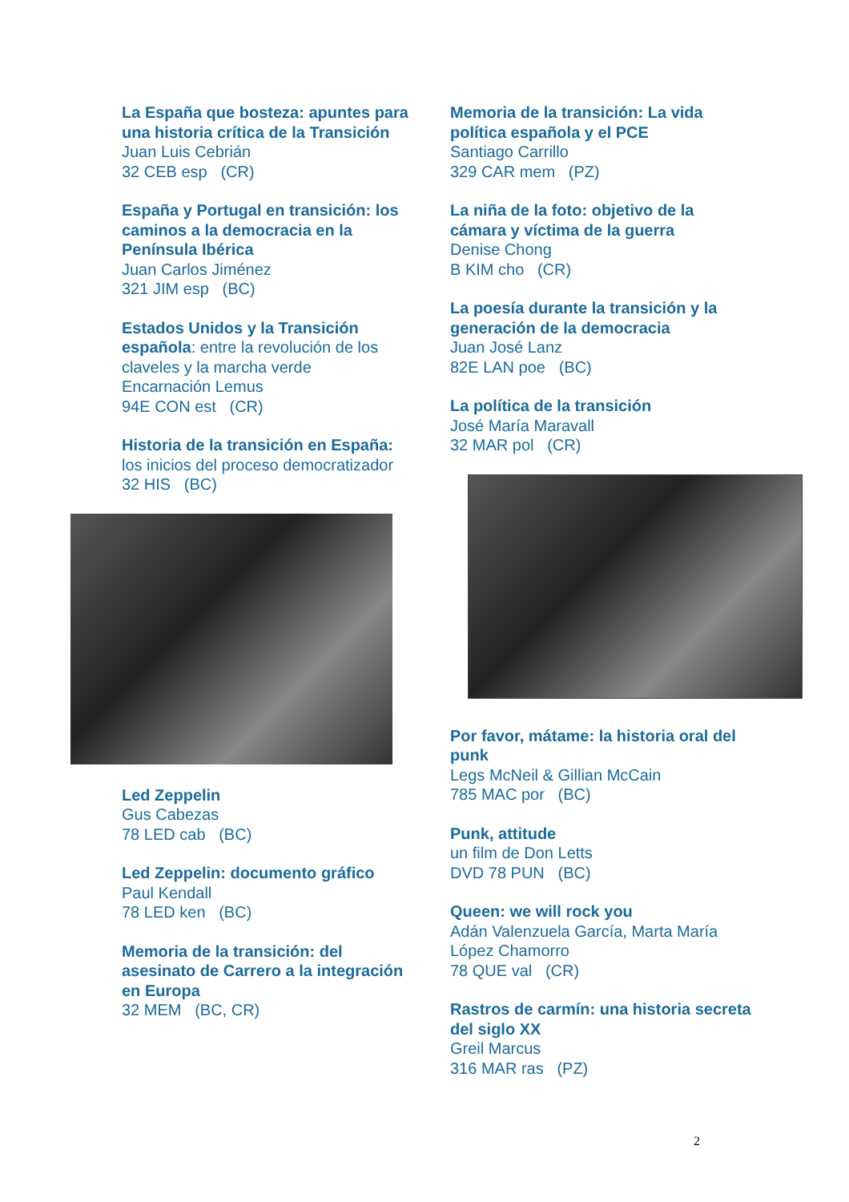La España que bosteza: apuntes para una historia crítica de la Transición
Juan Luis Cebrián
32 CEB esp (CR)
España y Portugal en transición: los caminos a la democracia en la Península Ibérica
Juan Carlos Jiménez
321 JIM esp (BC)
Estados Unidos y la Transición española: entre la revolución de los claveles y la marcha verde
Encarnación Lemus
94E CON est (CR)
Historia de la transición en España: los inicios del proceso democratizador
32 HIS (BC)
Led Zeppelin
Gus Cabezas
78 LED cab (BC)
Led Zeppelin: documento gráfico
Paul Kendall
78 LED ken (BC)
Memoria de la transición: del asesinato de Carrero a la integración en Europa
32 MEM (BC, CR)
Memoria de la transición: La vida política española y el PCE
Santiago Carrillo
329 CAR mem (PZ)
La niña de la foto: objetivo de la cámara y víctima de la guerra
Denise Chong
B KIM cho (CR)
La poesía durante la transición y la generación de la democracia
Juan José Lanz
82E LAN poe (BC)
La política de la transición
José María Maravall
32 MAR pol (CR)
Por favor, mátame: la historia oral del punk
Legs McNeil & Gillian McCain
785 MAC por (BC)
Punk, attitude
un film de Don Letts
DVD 78 PUN (BC)
Queen: we will rock you
Adán Valenzuela García, Marta María López Chamorro
78 QUE val (CR)
Rastros de carmín: una historia secreta del siglo XX
Greil Marcus
316 MAR ras (PZ)
2